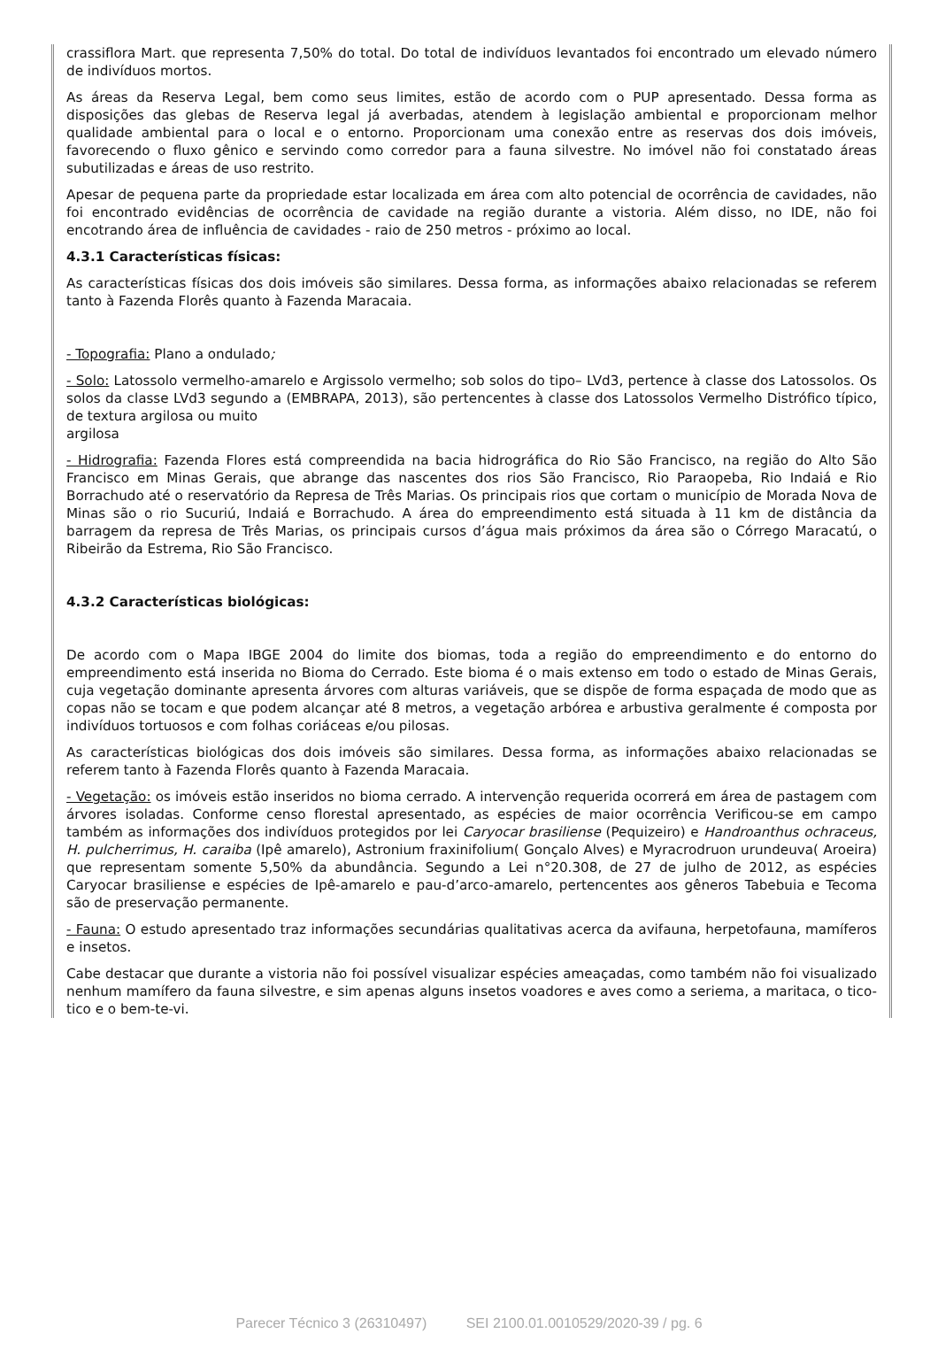crassiflora Mart. que representa 7,50% do total. Do total de indivíduos levantados foi encontrado um elevado número de indivíduos mortos.
As áreas da Reserva Legal, bem como seus limites, estão de acordo com o PUP apresentado. Dessa forma as disposições das glebas de Reserva legal já averbadas, atendem à legislação ambiental e proporcionam melhor qualidade ambiental para o local e o entorno. Proporcionam uma conexão entre as reservas dos dois imóveis, favorecendo o fluxo gênico e servindo como corredor para a fauna silvestre. No imóvel não foi constatado áreas subutilizadas e áreas de uso restrito.
Apesar de pequena parte da propriedade estar localizada em área com alto potencial de ocorrência de cavidades, não foi encontrado evidências de ocorrência de cavidade na região durante a vistoria. Além disso, no IDE, não foi encotrando área de influência de cavidades - raio de 250 metros - próximo ao local.
4.3.1 Características físicas:
As características físicas dos dois imóveis são similares. Dessa forma, as informações abaixo relacionadas se referem tanto à Fazenda Florês quanto à Fazenda Maracaia.
- Topografia: Plano a ondulado;
- Solo: Latossolo vermelho-amarelo e Argissolo vermelho; sob solos do tipo– LVd3, pertence à classe dos Latossolos. Os solos da classe LVd3 segundo a (EMBRAPA, 2013), são pertencentes à classe dos Latossolos Vermelho Distrófico típico, de textura argilosa ou muito
argilosa
- Hidrografia: Fazenda Flores está compreendida na bacia hidrográfica do Rio São Francisco, na região do Alto São Francisco em Minas Gerais, que abrange das nascentes dos rios São Francisco, Rio Paraopeba, Rio Indaiá e Rio Borrachudo até o reservatório da Represa de Três Marias. Os principais rios que cortam o município de Morada Nova de Minas são o rio Sucuriú, Indaiá e Borrachudo. A área do empreendimento está situada à 11 km de distância da barragem da represa de Três Marias, os principais cursos d’água mais próximos da área são o Córrego Maracatú, o Ribeirão da Estrema, Rio São Francisco.
4.3.2 Características biológicas:
De acordo com o Mapa IBGE 2004 do limite dos biomas, toda a região do empreendimento e do entorno do empreendimento está inserida no Bioma do Cerrado. Este bioma é o mais extenso em todo o estado de Minas Gerais, cuja vegetação dominante apresenta árvores com alturas variáveis, que se dispõe de forma espaçada de modo que as copas não se tocam e que podem alcançar até 8 metros, a vegetação arbórea e arbustiva geralmente é composta por indivíduos tortuosos e com folhas coriáceas e/ou pilosas.
As características biológicas dos dois imóveis são similares. Dessa forma, as informações abaixo relacionadas se referem tanto à Fazenda Florês quanto à Fazenda Maracaia.
- Vegetação: os imóveis estão inseridos no bioma cerrado. A intervenção requerida ocorrerá em área de pastagem com árvores isoladas. Conforme censo florestal apresentado, as espécies de maior ocorrência Verificou-se em campo também as informações dos indivíduos protegidos por lei Caryocar brasiliense (Pequizeiro) e Handroanthus ochraceus, H. pulcherrimus, H. caraiba (Ipê amarelo), Astronium fraxinifolium( Gonçalo Alves) e Myracrodruon urundeuva( Aroeira) que representam somente 5,50% da abundância. Segundo a Lei n°20.308, de 27 de julho de 2012, as espécies Caryocar brasiliense e espécies de Ipê-amarelo e pau-d’arco-amarelo, pertencentes aos gêneros Tabebuia e Tecoma são de preservação permanente.
- Fauna: O estudo apresentado traz informações secundárias qualitativas acerca da avifauna, herpetofauna, mamíferos e insetos.
Cabe destacar que durante a vistoria não foi possível visualizar espécies ameaçadas, como também não foi visualizado nenhum mamífero da fauna silvestre, e sim apenas alguns insetos voadores e aves como a seriema, a maritaca, o tico-tico e o bem-te-vi.
Parecer Técnico 3 (26310497) SEI 2100.01.0010529/2020-39 / pg. 6